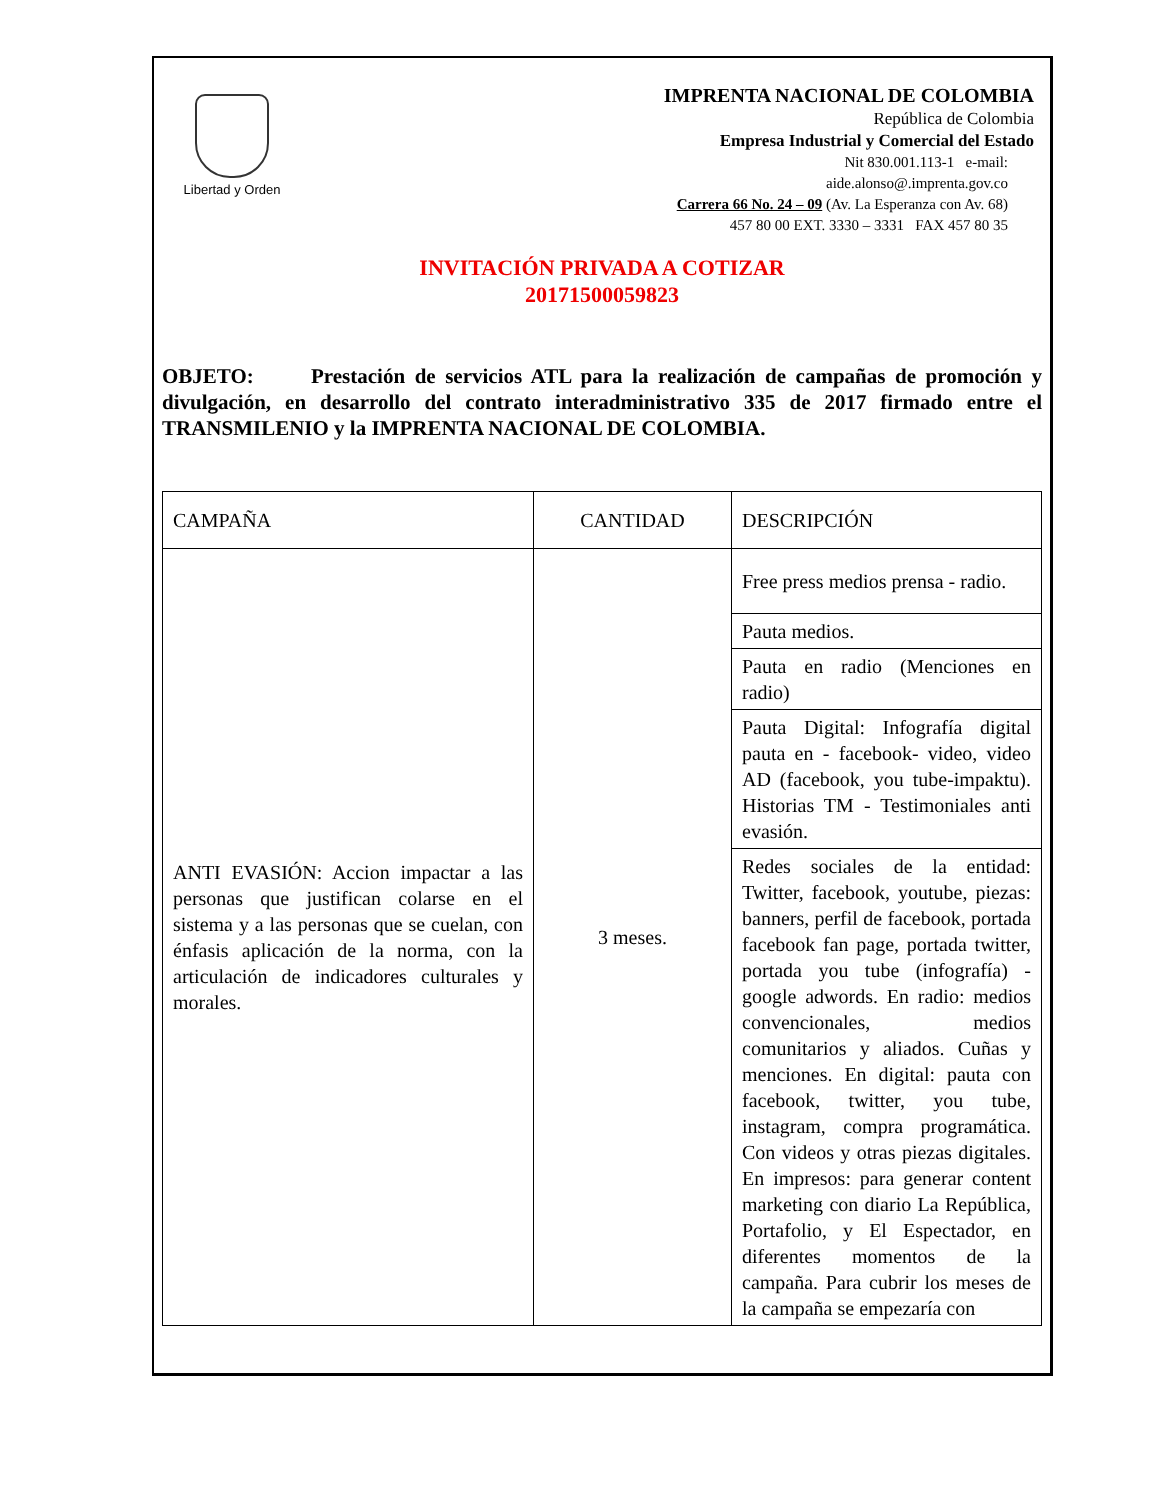Libertad y Orden
IMPRENTA NACIONAL DE COLOMBIA
República de Colombia
Empresa Industrial y Comercial del Estado
Nit 830.001.113-1 e-mail:
aide.alonso@.imprenta.gov.co
Carrera 66 No. 24 – 09 (Av. La Esperanza con Av. 68)
457 80 00 EXT. 3330 – 3331 FAX 457 80 35
INVITACIÓN PRIVADA A COTIZAR
20171500059823
OBJETO: Prestación de servicios ATL para la realización de campañas de promoción y divulgación, en desarrollo del contrato interadministrativo 335 de 2017 firmado entre el TRANSMILENIO y la IMPRENTA NACIONAL DE COLOMBIA.
| CAMPAÑA | CANTIDAD | DESCRIPCIÓN |
| ANTI EVASIÓN: Accion impactar a las personas que justifican colarse en el sistema y a las personas que se cuelan, con énfasis aplicación de la norma, con la articulación de indicadores culturales y morales. | 3 meses. | Free press medios prensa - radio. |
| | | Pauta medios. |
| | | Pauta en radio (Menciones en radio) |
| | | Pauta Digital: Infografía digital pauta en - facebook- video, video AD (facebook, you tube-impaktu). Historias TM - Testimoniales anti evasión. |
| | | Redes sociales de la entidad: Twitter, facebook, youtube, piezas: banners, perfil de facebook, portada facebook fan page, portada twitter, portada you tube (infografía) - google adwords. En radio: medios convencionales, medios comunitarios y aliados. Cuñas y menciones. En digital: pauta con facebook, twitter, you tube, instagram, compra programática. Con videos y otras piezas digitales. En impresos: para generar content marketing con diario La República, Portafolio, y El Espectador, en diferentes momentos de la campaña. Para cubrir los meses de la campaña se empezaría con |